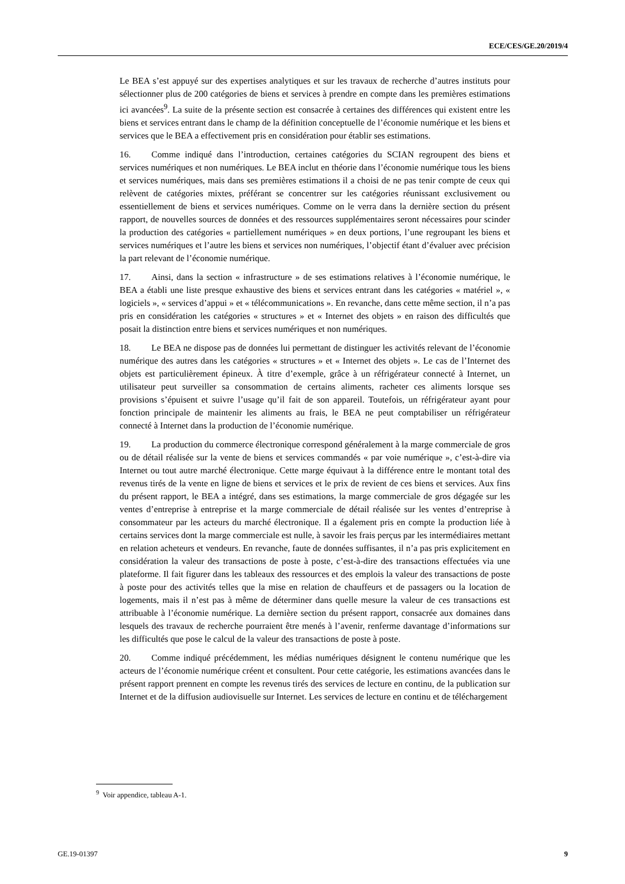ECE/CES/GE.20/2019/4
Le BEA s’est appuyé sur des expertises analytiques et sur les travaux de recherche d’autres instituts pour sélectionner plus de 200 catégories de biens et services à prendre en compte dans les premières estimations ici avancées<sup>9</sup>. La suite de la présente section est consacrée à certaines des différences qui existent entre les biens et services entrant dans le champ de la définition conceptuelle de l’économie numérique et les biens et services que le BEA a effectivement pris en considération pour établir ses estimations.
16. Comme indiqué dans l’introduction, certaines catégories du SCIAN regroupent des biens et services numériques et non numériques. Le BEA inclut en théorie dans l’économie numérique tous les biens et services numériques, mais dans ses premières estimations il a choisi de ne pas tenir compte de ceux qui relèvent de catégories mixtes, préférant se concentrer sur les catégories réunissant exclusivement ou essentiellement de biens et services numériques. Comme on le verra dans la dernière section du présent rapport, de nouvelles sources de données et des ressources supplémentaires seront nécessaires pour scinder la production des catégories « partiellement numériques » en deux portions, l’une regroupant les biens et services numériques et l’autre les biens et services non numériques, l’objectif étant d’évaluer avec précision la part relevant de l’économie numérique.
17. Ainsi, dans la section « infrastructure » de ses estimations relatives à l’économie numérique, le BEA a établi une liste presque exhaustive des biens et services entrant dans les catégories « matériel », « logiciels », « services d’appui » et « télécommunications ». En revanche, dans cette même section, il n’a pas pris en considération les catégories « structures » et « Internet des objets » en raison des difficultés que posait la distinction entre biens et services numériques et non numériques.
18. Le BEA ne dispose pas de données lui permettant de distinguer les activités relevant de l’économie numérique des autres dans les catégories « structures » et « Internet des objets ». Le cas de l’Internet des objets est particulièrement épineux. À titre d’exemple, grâce à un réfrigérateur connecté à Internet, un utilisateur peut surveiller sa consommation de certains aliments, racheter ces aliments lorsque ses provisions s’épuisent et suivre l’usage qu’il fait de son appareil. Toutefois, un réfrigérateur ayant pour fonction principale de maintenir les aliments au frais, le BEA ne peut comptabiliser un réfrigérateur connecté à Internet dans la production de l’économie numérique.
19. La production du commerce électronique correspond généralement à la marge commerciale de gros ou de détail réalisée sur la vente de biens et services commandés « par voie numérique », c’est-à-dire via Internet ou tout autre marché électronique. Cette marge équivaut à la différence entre le montant total des revenus tirés de la vente en ligne de biens et services et le prix de revient de ces biens et services. Aux fins du présent rapport, le BEA a intégré, dans ses estimations, la marge commerciale de gros dégagée sur les ventes d’entreprise à entreprise et la marge commerciale de détail réalisée sur les ventes d’entreprise à consommateur par les acteurs du marché électronique. Il a également pris en compte la production liée à certains services dont la marge commerciale est nulle, à savoir les frais perçus par les intermédiaires mettant en relation acheteurs et vendeurs. En revanche, faute de données suffisantes, il n’a pas pris explicitement en considération la valeur des transactions de poste à poste, c’est-à-dire des transactions effectuées via une plateforme. Il fait figurer dans les tableaux des ressources et des emplois la valeur des transactions de poste à poste pour des activités telles que la mise en relation de chauffeurs et de passagers ou la location de logements, mais il n’est pas à même de déterminer dans quelle mesure la valeur de ces transactions est attribuable à l’économie numérique. La dernière section du présent rapport, consacrée aux domaines dans lesquels des travaux de recherche pourraient être menés à l’avenir, renferme davantage d’informations sur les difficultés que pose le calcul de la valeur des transactions de poste à poste.
20. Comme indiqué précédemment, les médias numériques désignent le contenu numérique que les acteurs de l’économie numérique créent et consultent. Pour cette catégorie, les estimations avancées dans le présent rapport prennent en compte les revenus tirés des services de lecture en continu, de la publication sur Internet et de la diffusion audiovisuelle sur Internet. Les services de lecture en continu et de téléchargement
<sup>9</sup> Voir appendice, tableau A-1.
GE.19-01397 9